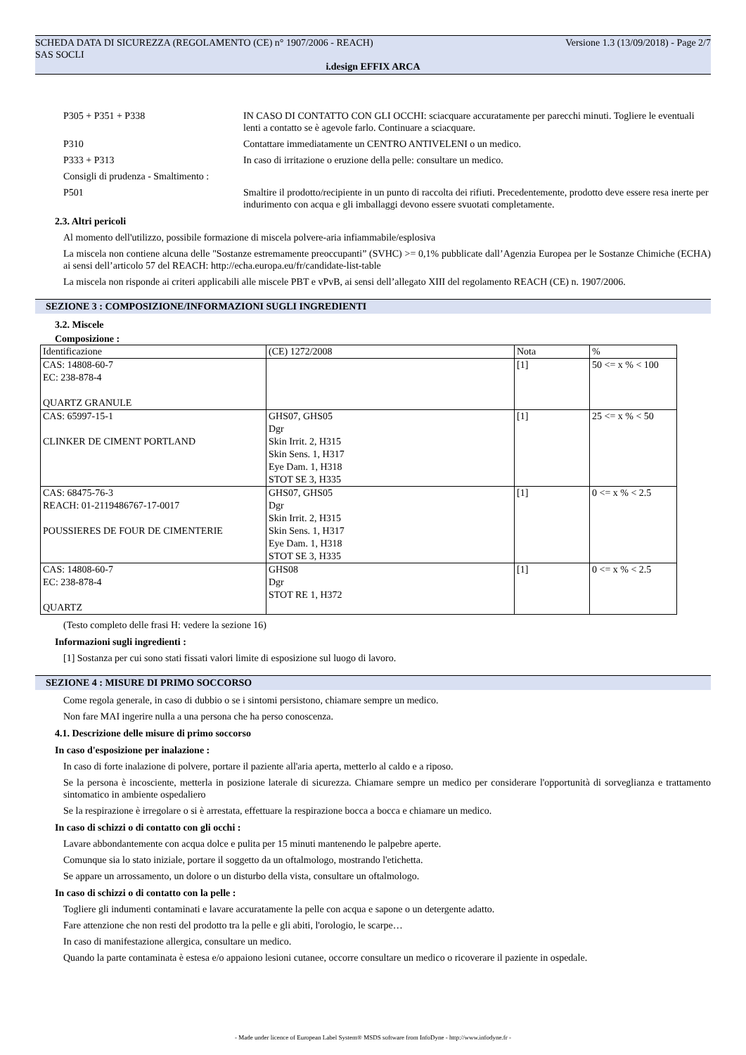SCHEDA DATA DI SICUREZZA (REGOLAMENTO (CE) n° 1907/2006 - REACH) Versione 1.3 (13/09/2018) - Page 2/7
SAS SOCLI
i.design EFFIX ARCA
P305 + P351 + P338 IN CASO DI CONTATTO CON GLI OCCHI: sciacquare accuratamente per parecchi minuti. Togliere le eventuali lenti a contatto se è agevole farlo. Continuare a sciacquare.
P310 Contattare immediatamente un CENTRO ANTIVELENI o un medico.
P333 + P313 In caso di irritazione o eruzione della pelle: consultare un medico.
Consigli di prudenza - Smaltimento :
P501 Smaltire il prodotto/recipiente in un punto di raccolta dei rifiuti. Precedentemente, prodotto deve essere resa inerte per indurimento con acqua e gli imballaggi devono essere svuotati completamente.
2.3. Altri pericoli
Al momento dell'utilizzo, possibile formazione di miscela polvere-aria infiammabile/esplosiva
La miscela non contiene alcuna delle "Sostanze estremamente preoccupanti” (SVHC) >= 0,1% pubblicate dall’Agenzia Europea per le Sostanze Chimiche (ECHA) ai sensi dell’articolo 57 del REACH: http://echa.europa.eu/fr/candidate-list-table
La miscela non risponde ai criteri applicabili alle miscele PBT e vPvB, ai sensi dell’allegato XIII del regolamento REACH (CE) n. 1907/2006.
SEZIONE 3 : COMPOSIZIONE/INFORMAZIONI SUGLI INGREDIENTI
3.2. Miscele
Composizione :
| Identificazione | (CE) 1272/2008 | Nota | % |
| CAS: 14808-60-7 EC: 238-878-4 QUARTZ GRANULE | | [1] | 50 <= x % < 100 |
| CAS: 65997-15-1 CLINKER DE CIMENT PORTLAND | GHS07, GHS05 Dgr Skin Irrit. 2, H315 Skin Sens. 1, H317 Eye Dam. 1, H318 STOT SE 3, H335 | [1] | 25 <= x % < 50 |
| CAS: 68475-76-3 REACH: 01-2119486767-17-0017 POUSSIERES DE FOUR DE CIMENTERIE | GHS07, GHS05 Dgr Skin Irrit. 2, H315 Skin Sens. 1, H317 Eye Dam. 1, H318 STOT SE 3, H335 | [1] | 0 <= x % < 2.5 |
| CAS: 14808-60-7 EC: 238-878-4 QUARTZ | GHS08 Dgr STOT RE 1, H372 | [1] | 0 <= x % < 2.5 |
(Testo completo delle frasi H: vedere la sezione 16)
Informazioni sugli ingredienti :
[1] Sostanza per cui sono stati fissati valori limite di esposizione sul luogo di lavoro.
SEZIONE 4 : MISURE DI PRIMO SOCCORSO
Come regola generale, in caso di dubbio o se i sintomi persistono, chiamare sempre un medico.
Non fare MAI ingerire nulla a una persona che ha perso conoscenza.
4.1. Descrizione delle misure di primo soccorso
In caso d'esposizione per inalazione :
In caso di forte inalazione di polvere, portare il paziente all'aria aperta, metterlo al caldo e a riposo.
Se la persona è incosciente, metterla in posizione laterale di sicurezza. Chiamare sempre un medico per considerare l'opportunità di sorveglianza e trattamento sintomatico in ambiente ospedaliero
Se la respirazione è irregolare o si è arrestata, effettuare la respirazione bocca a bocca e chiamare un medico.
In caso di schizzi o di contatto con gli occhi :
Lavare abbondantemente con acqua dolce e pulita per 15 minuti mantenendo le palpebre aperte.
Comunque sia lo stato iniziale, portare il soggetto da un oftalmologo, mostrando l'etichetta.
Se appare un arrossamento, un dolore o un disturbo della vista, consultare un oftalmologo.
In caso di schizzi o di contatto con la pelle :
Togliere gli indumenti contaminati e lavare accuratamente la pelle con acqua e sapone o un detergente adatto.
Fare attenzione che non resti del prodotto tra la pelle e gli abiti, l'orologio, le scarpe…
In caso di manifestazione allergica, consultare un medico.
Quando la parte contaminata è estesa e/o appaiono lesioni cutanee, occorre consultare un medico o ricoverare il paziente in ospedale.
- Made under licence of European Label System® MSDS software from InfoDyne - http://www.infodyne.fr -